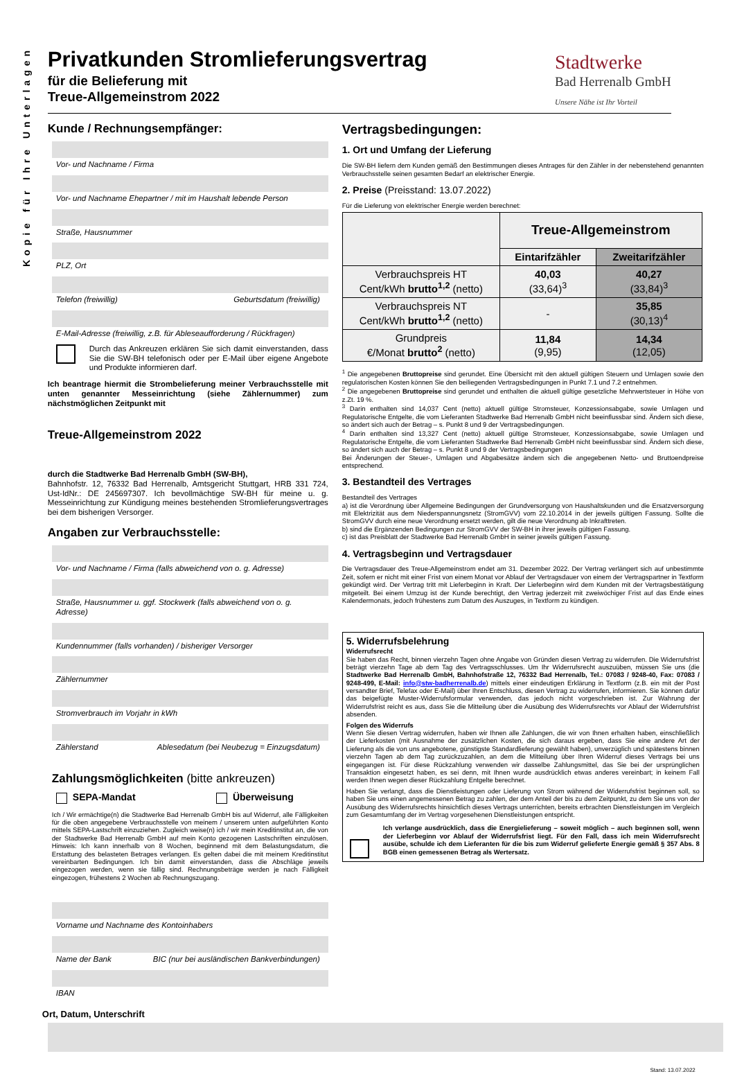Kopie für Ihre Unterlagen
Privatkunden Stromlieferungsvertrag
für die Belieferung mit
Treue-Allgemeinstrom 2022
Stadtwerke
Bad Herrenalb GmbH
Unsere Nähe ist Ihr Vorteil
Kunde / Rechnungsempfänger:
Vor- und Nachname / Firma
Vor- und Nachname Ehepartner / mit im Haushalt lebende Person
Straße, Hausnummer
PLZ, Ort
Telefon (freiwillig) Geburtsdatum (freiwillig)
E-Mail-Adresse (freiwillig, z.B. für Ableseaufforderung / Rückfragen)
Durch das Ankreuzen erklären Sie sich damit einverstanden, dass Sie die SW-BH telefonisch oder per E-Mail über eigene Angebote und Produkte informieren darf.
Ich beantrage hiermit die Strombelieferung meiner Verbrauchsstelle mit unten genannter Messeinrichtung (siehe Zählernummer) zum nächstmöglichen Zeitpunkt mit
Treue-Allgemeinstrom 2022
durch die Stadtwerke Bad Herrenalb GmbH (SW-BH),
Bahnhofstr. 12, 76332 Bad Herrenalb, Amtsgericht Stuttgart, HRB 331 724, Ust-IdNr.: DE 245697307. Ich bevollmächtige SW-BH für meine u. g. Messeinrichtung zur Kündigung meines bestehenden Stromlieferungsvertrages bei dem bisherigen Versorger.
Angaben zur Verbrauchsstelle:
Vor- und Nachname / Firma (falls abweichend von o. g. Adresse)
Straße, Hausnummer u. ggf. Stockwerk (falls abweichend von o. g. Adresse)
Kundennummer (falls vorhanden) / bisheriger Versorger
Zählernummer
Stromverbrauch im Vorjahr in kWh
Zählerstand Ablesedatum (bei Neubezug = Einzugsdatum)
Zahlungsmöglichkeiten (bitte ankreuzen)
SEPA-Mandat Überweisung
Ich / Wir ermächtige(n) die Stadtwerke Bad Herrenalb GmbH bis auf Widerruf, alle Fälligkeiten für die oben angegebene Verbrauchsstelle von meinem / unserem unten aufgeführten Konto mittels SEPA-Lastschrift einzuziehen. Zugleich weise(n) ich / wir mein Kreditinstitut an, die von der Stadtwerke Bad Herrenalb GmbH auf mein Konto gezogenen Lastschriften einzulösen. Hinweis: Ich kann innerhalb von 8 Wochen, beginnend mit dem Belastungsdatum, die Erstattung des belasteten Betrages verlangen. Es gelten dabei die mit meinem Kreditinstitut vereinbarten Bedingungen. Ich bin damit einverstanden, dass die Abschläge jeweils eingezogen werden, wenn sie fällig sind. Rechnungsbeträge werden je nach Fälligkeit eingezogen, frühestens 2 Wochen ab Rechnungszugang.
Vorname und Nachname des Kontoinhabers
Name der Bank BIC (nur bei ausländischen Bankverbindungen)
IBAN
Vertragsbedingungen:
1. Ort und Umfang der Lieferung
Die SW-BH liefern dem Kunden gemäß den Bestimmungen dieses Antrages für den Zähler in der nebenstehend genannten Verbrauchsstelle seinen gesamten Bedarf an elektrischer Energie.
2. Preise (Preisstand: 13.07.2022)
Für die Lieferung von elektrischer Energie werden berechnet:
| | Treue-Allgemeinstrom | |
| --- | --- | --- |
| | Eintarifzähler | Zweitarifzähler |
| Verbrauchspreis HT Cent/kWh brutto<sup>1,2</sup> (netto) | 40,03 (33,64)<sup>3</sup> | 40,27 (33,84)<sup>3</sup> |
| Verbrauchspreis NT Cent/kWh brutto<sup>1,2</sup> (netto) | - | 35,85 (30,13)<sup>4</sup> |
| Grundpreis €/Monat brutto<sup>2</sup> (netto) | 11,84 (9,95) | 14,34 (12,05) |
<sup>1</sup> Die angegebenen Bruttopreise sind gerundet. Eine Übersicht mit den aktuell gültigen Steuern und Umlagen sowie den regulatorischen Kosten können Sie den beiliegenden Vertragsbedingungen in Punkt 7.1 und 7.2 entnehmen.
<sup>2</sup> Die angegebenen Bruttopreise sind gerundet und enthalten die aktuell gültige gesetzliche Mehrwertsteuer in Höhe von z.Zt. 19 %.
<sup>3</sup> Darin enthalten sind 14,037 Cent (netto) aktuell gültige Stromsteuer, Konzessionsabgabe, sowie Umlagen und Regulatorische Entgelte, die vom Lieferanten Stadtwerke Bad Herrenalb GmbH nicht beeinflussbar sind. Ändern sich diese, so ändert sich auch der Betrag – s. Punkt 8 und 9 der Vertragsbedingungen.
<sup>4</sup> Darin enthalten sind 13,327 Cent (netto) aktuell gültige Stromsteuer, Konzessionsabgabe, sowie Umlagen und Regulatorische Entgelte, die vom Lieferanten Stadtwerke Bad Herrenalb GmbH nicht beeinflussbar sind. Ändern sich diese, so ändert sich auch der Betrag – s. Punkt 8 und 9 der Vertragsbedingungen
Bei Änderungen der Steuer-, Umlagen und Abgabesätze ändern sich die angegebenen Netto- und Bruttoendpreise entsprechend.
3. Bestandteil des Vertrages
Bestandteil des Vertrages
a) ist die Verordnung über Allgemeine Bedingungen der Grundversorgung von Haushaltskunden und die Ersatzversorgung mit Elektrizität aus dem Niederspannungsnetz (StromGVV) vom 22.10.2014 in der jeweils gültigen Fassung. Sollte die StromGVV durch eine neue Verordnung ersetzt werden, gilt die neue Verordnung ab Inkrafttreten.
b) sind die Ergänzenden Bedingungen zur StromGVV der SW-BH in ihrer jeweils gültigen Fassung.
c) ist das Preisblatt der Stadtwerke Bad Herrenalb GmbH in seiner jeweils gültigen Fassung.
4. Vertragsbeginn und Vertragsdauer
Die Vertragsdauer des Treue-Allgemeinstrom endet am 31. Dezember 2022. Der Vertrag verlängert sich auf unbestimmte Zeit, sofern er nicht mit einer Frist von einem Monat vor Ablauf der Vertragsdauer von einem der Vertragspartner in Textform gekündigt wird. Der Vertrag tritt mit Lieferbeginn in Kraft. Der Lieferbeginn wird dem Kunden mit der Vertragsbestätigung mitgeteilt. Bei einem Umzug ist der Kunde berechtigt, den Vertrag jederzeit mit zweiwöchiger Frist auf das Ende eines Kalendermonats, jedoch frühestens zum Datum des Auszuges, in Textform zu kündigen.
5. Widerrufsbelehrung
Widerrufsrecht
Sie haben das Recht, binnen vierzehn Tagen ohne Angabe von Gründen diesen Vertrag zu widerrufen. Die Widerrufsfrist beträgt vierzehn Tage ab dem Tag des Vertragsschlusses. Um Ihr Widerrufsrecht auszuüben, müssen Sie uns (die Stadtwerke Bad Herrenalb GmbH, Bahnhofstraße 12, 76332 Bad Herrenalb, Tel.: 07083 / 9248-40, Fax: 07083 / 9248-499, E-Mail: info@stw-badherrenalb.de) mittels einer eindeutigen Erklärung in Textform (z.B. ein mit der Post versandter Brief, Telefax oder E-Mail) über Ihren Entschluss, diesen Vertrag zu widerrufen, informieren. Sie können dafür das beigefügte Muster-Widerrufsformular verwenden, das jedoch nicht vorgeschrieben ist. Zur Wahrung der Widerrufsfrist reicht es aus, dass Sie die Mitteilung über die Ausübung des Widerrufsrechts vor Ablauf der Widerrufsfrist absenden.
Folgen des Widerrufs
Wenn Sie diesen Vertrag widerrufen, haben wir Ihnen alle Zahlungen, die wir von Ihnen erhalten haben, einschließlich der Lieferkosten (mit Ausnahme der zusätzlichen Kosten, die sich daraus ergeben, dass Sie eine andere Art der Lieferung als die von uns angebotene, günstigste Standardlieferung gewählt haben), unverzüglich und spätestens binnen vierzehn Tagen ab dem Tag zurückzuzahlen, an dem die Mitteilung über Ihren Widerruf dieses Vertrags bei uns eingegangen ist. Für diese Rückzahlung verwenden wir dasselbe Zahlungsmittel, das Sie bei der ursprünglichen Transaktion eingesetzt haben, es sei denn, mit Ihnen wurde ausdrücklich etwas anderes vereinbart; in keinem Fall werden Ihnen wegen dieser Rückzahlung Entgelte berechnet.
Haben Sie verlangt, dass die Dienstleistungen oder Lieferung von Strom während der Widerrufsfrist beginnen soll, so haben Sie uns einen angemessenen Betrag zu zahlen, der dem Anteil der bis zu dem Zeitpunkt, zu dem Sie uns von der Ausübung des Widerrufsrechts hinsichtlich dieses Vertrags unterrichten, bereits erbrachten Dienstleistungen im Vergleich zum Gesamtumfang der im Vertrag vorgesehenen Dienstleistungen entspricht.
Ich verlange ausdrücklich, dass die Energielieferung – soweit möglich – auch beginnen soll, wenn der Lieferbeginn vor Ablauf der Widerrufsfrist liegt. Für den Fall, dass ich mein Widerrufsrecht ausübe, schulde ich dem Lieferanten für die bis zum Widerruf gelieferte Energie gemäß § 357 Abs. 8 BGB einen gemessenen Betrag als Wertersatz.
Ort, Datum, Unterschrift
Stand: 13.07.2022